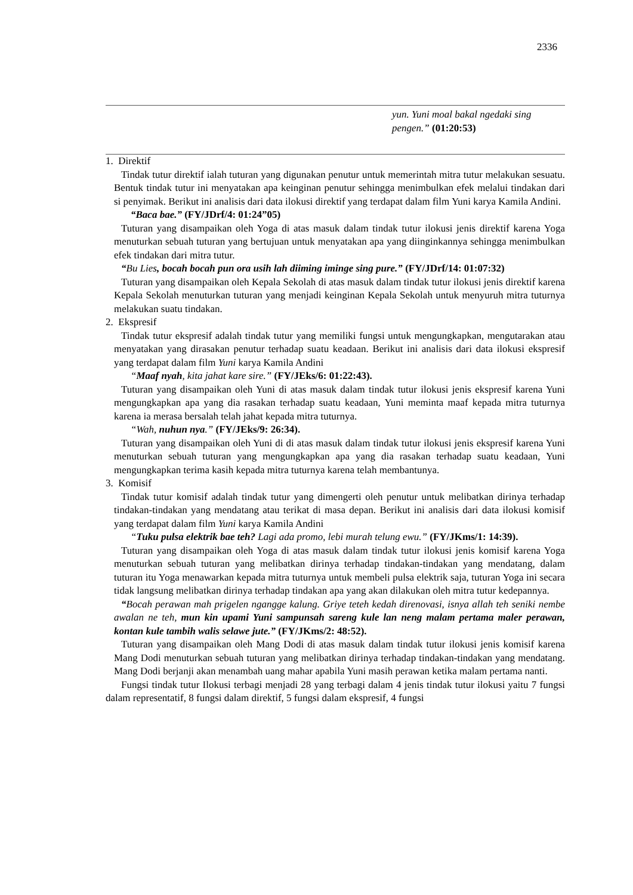2336
| | yun. Yuni moal bakal ngedaki sing pengen.” (01:20:53) |
1. Direktif
Tindak tutur direktif ialah tuturan yang digunakan penutur untuk memerintah mitra tutur melakukan sesuatu. Bentuk tindak tutur ini menyatakan apa keinginan penutur sehingga menimbulkan efek melalui tindakan dari si penyimak. Berikut ini analisis dari data ilokusi direktif yang terdapat dalam film Yuni karya Kamila Andini.
“Baca bae.” (FY/JDrf/4: 01:24”05)
Tuturan yang disampaikan oleh Yoga di atas masuk dalam tindak tutur ilokusi jenis direktif karena Yoga menuturkan sebuah tuturan yang bertujuan untuk menyatakan apa yang diinginkannya sehingga menimbulkan efek tindakan dari mitra tutur.
“Bu Lies, bocah bocah pun ora usih lah diiming iminge sing pure.” (FY/JDrf/14: 01:07:32)
Tuturan yang disampaikan oleh Kepala Sekolah di atas masuk dalam tindak tutur ilokusi jenis direktif karena Kepala Sekolah menuturkan tuturan yang menjadi keinginan Kepala Sekolah untuk menyuruh mitra tuturnya melakukan suatu tindakan.
2. Ekspresif
Tindak tutur ekspresif adalah tindak tutur yang memiliki fungsi untuk mengungkapkan, mengutarakan atau menyatakan yang dirasakan penutur terhadap suatu keadaan. Berikut ini analisis dari data ilokusi ekspresif yang terdapat dalam film Yuni karya Kamila Andini
“Maaf nyah, kita jahat kare sire.” (FY/JEks/6: 01:22:43).
Tuturan yang disampaikan oleh Yuni di atas masuk dalam tindak tutur ilokusi jenis ekspresif karena Yuni mengungkapkan apa yang dia rasakan terhadap suatu keadaan, Yuni meminta maaf kepada mitra tuturnya karena ia merasa bersalah telah jahat kepada mitra tuturnya.
“Wah, nuhun nya.” (FY/JEks/9: 26:34).
Tuturan yang disampaikan oleh Yuni di di atas masuk dalam tindak tutur ilokusi jenis ekspresif karena Yuni menuturkan sebuah tuturan yang mengungkapkan apa yang dia rasakan terhadap suatu keadaan, Yuni mengungkapkan terima kasih kepada mitra tuturnya karena telah membantunya.
3. Komisif
Tindak tutur komisif adalah tindak tutur yang dimengerti oleh penutur untuk melibatkan dirinya terhadap tindakan-tindakan yang mendatang atau terikat di masa depan. Berikut ini analisis dari data ilokusi komisif yang terdapat dalam film Yuni karya Kamila Andini
“Tuku pulsa elektrik bae teh? Lagi ada promo, lebi murah telung ewu.” (FY/JKms/1: 14:39).
Tuturan yang disampaikan oleh Yoga di atas masuk dalam tindak tutur ilokusi jenis komisif karena Yoga menuturkan sebuah tuturan yang melibatkan dirinya terhadap tindakan-tindakan yang mendatang, dalam tuturan itu Yoga menawarkan kepada mitra tuturnya untuk membeli pulsa elektrik saja, tuturan Yoga ini secara tidak langsung melibatkan dirinya terhadap tindakan apa yang akan dilakukan oleh mitra tutur kedepannya.
“Bocah perawan mah prigelen ngangge kalung. Griye teteh kedah direnovasi, isnya allah teh seniki nembe awalan ne teh, mun kin upami Yuni sampunsah sareng kule lan neng malam pertama maler perawan, kontan kule tambih walis selawe jute.” (FY/JKms/2: 48:52).
Tuturan yang disampaikan oleh Mang Dodi di atas masuk dalam tindak tutur ilokusi jenis komisif karena Mang Dodi menuturkan sebuah tuturan yang melibatkan dirinya terhadap tindakan-tindakan yang mendatang. Mang Dodi berjanji akan menambah uang mahar apabila Yuni masih perawan ketika malam pertama nanti.
Fungsi tindak tutur Ilokusi terbagi menjadi 28 yang terbagi dalam 4 jenis tindak tutur ilokusi yaitu 7 fungsi dalam representatif, 8 fungsi dalam direktif, 5 fungsi dalam ekspresif, 4 fungsi